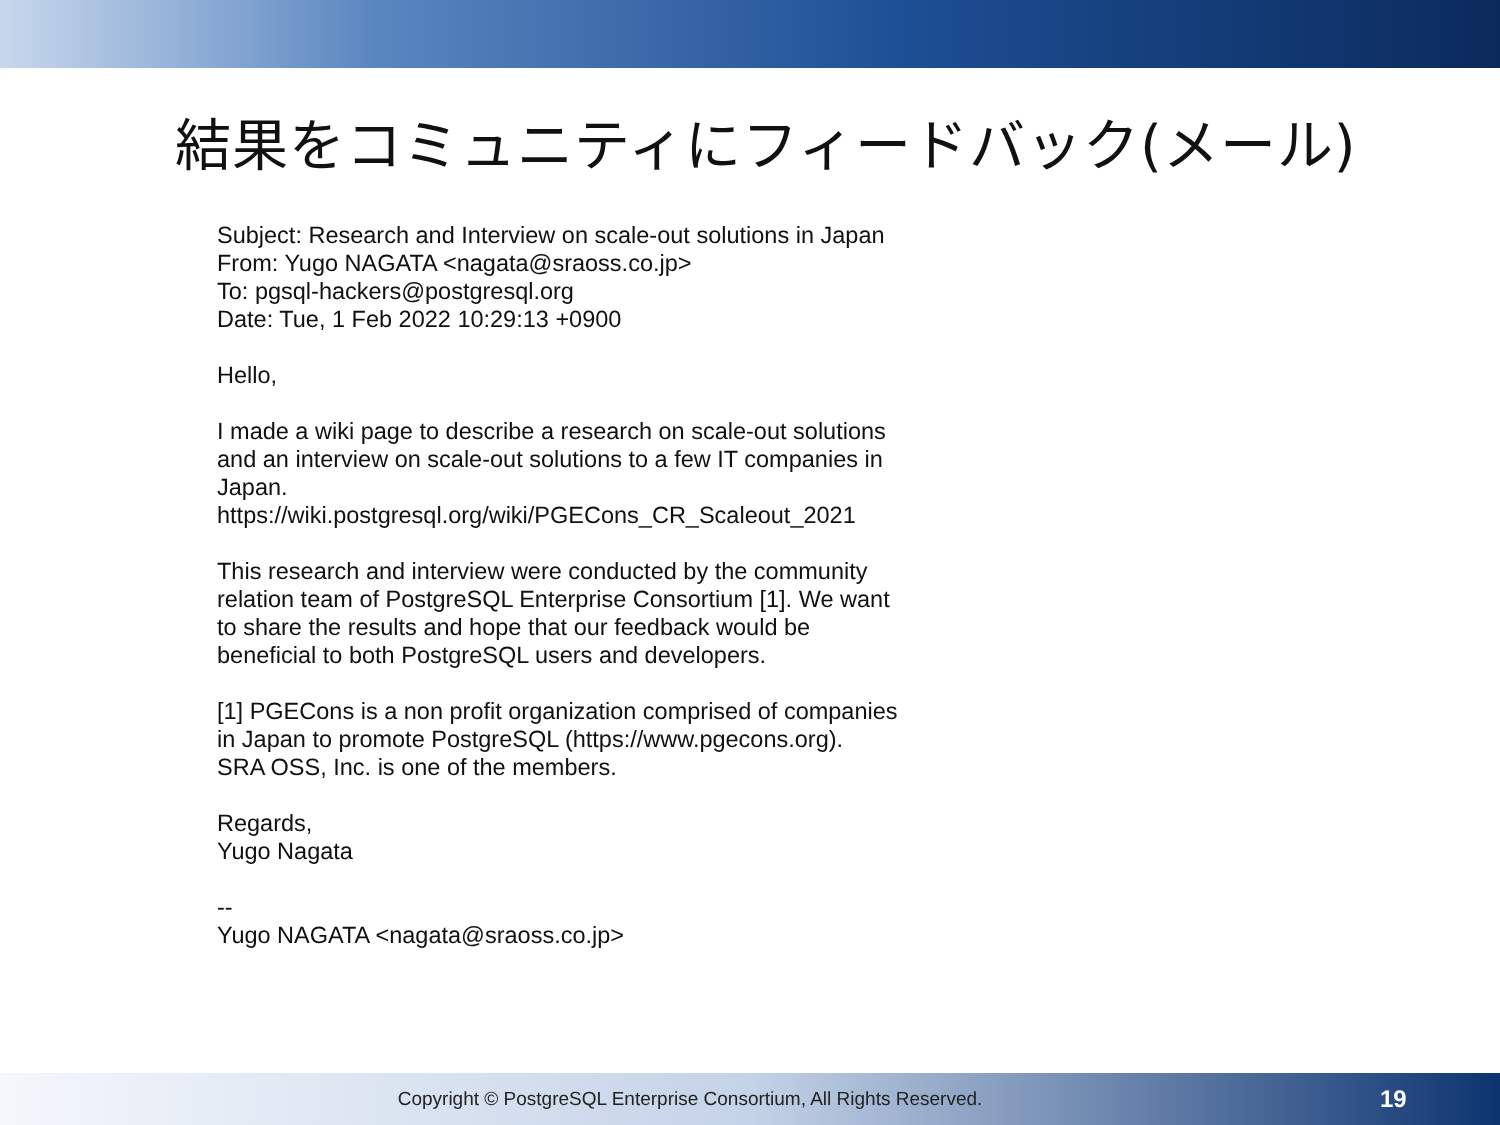結果をコミュニティにフィードバック(メール)
Subject: Research and Interview on scale-out solutions in Japan
From: Yugo NAGATA <nagata@sraoss.co.jp>
To: pgsql-hackers@postgresql.org
Date: Tue, 1 Feb 2022 10:29:13 +0900
Hello,
I made a wiki page to describe a research on scale-out solutions
and an interview on scale-out solutions to a few IT companies in
Japan.
https://wiki.postgresql.org/wiki/PGECons_CR_Scaleout_2021
This research and interview were conducted by the community
relation team of PostgreSQL Enterprise Consortium [1]. We want
to share the results and hope that our feedback would be
beneficial to both PostgreSQL users and developers.
[1] PGECons is a non profit organization comprised of companies
in Japan to promote PostgreSQL (https://www.pgecons.org).
SRA OSS, Inc. is one of the members.
Regards,
Yugo Nagata
--
Yugo NAGATA <nagata@sraoss.co.jp>
Copyright © PostgreSQL Enterprise Consortium, All Rights Reserved.
19